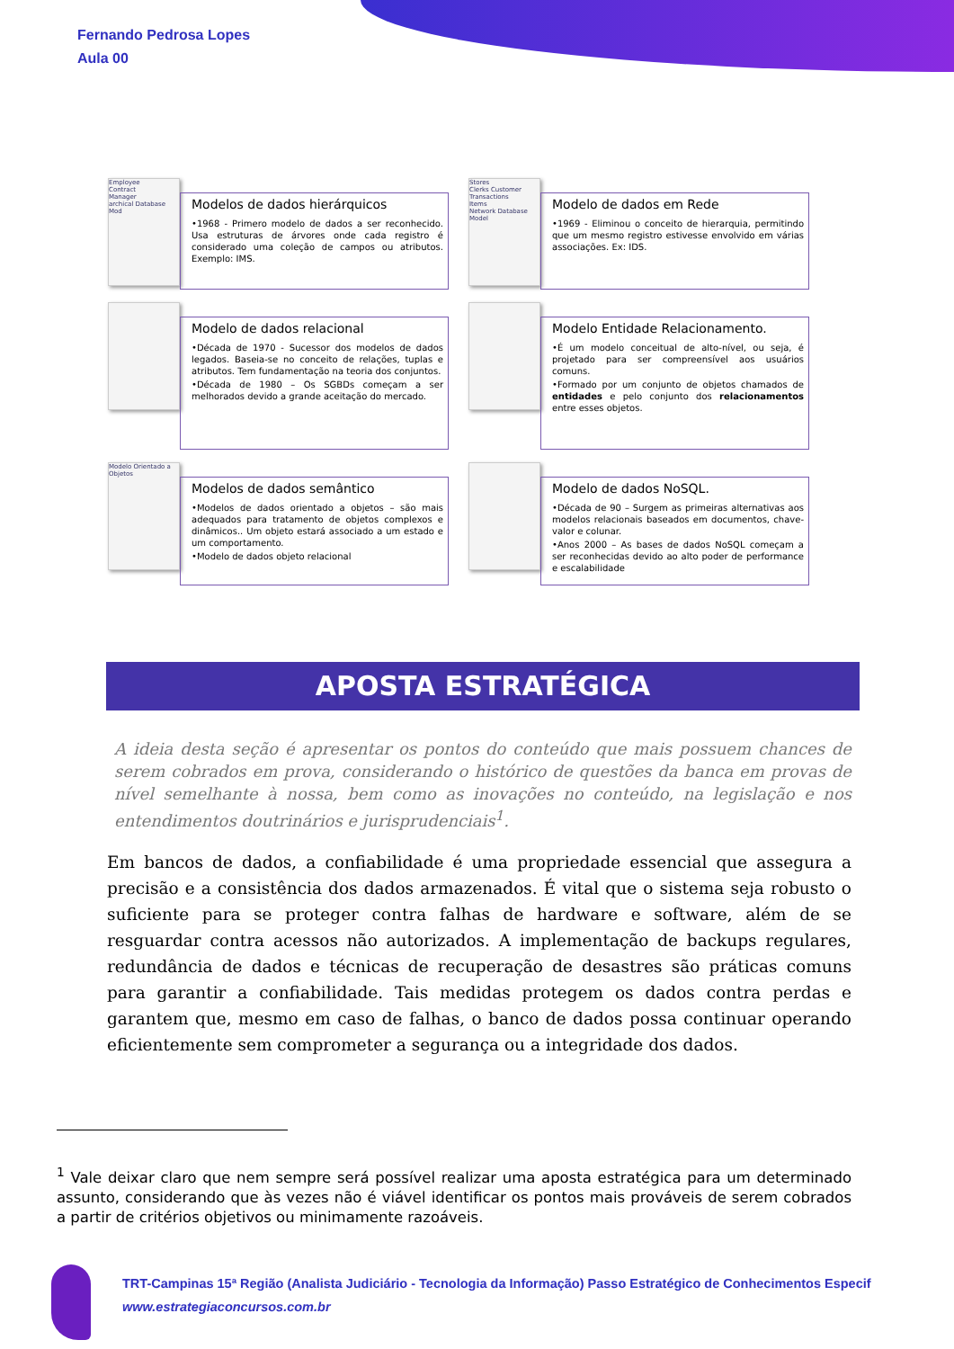Fernando Pedrosa Lopes
Aula 00
Employee
Contract
Manager
archical Database Mod
Modelos de dados hierárquicos
•1968 - Primero modelo de dados a ser reconhecido. Usa estruturas de árvores onde cada registro é considerado uma coleção de campos ou atributos. Exemplo: IMS.
Stores
Clerks Customer
Transactions
Items
Network Database Model
Modelo de dados em Rede
•1969 - Eliminou o conceito de hierarquia, permitindo que um mesmo registro estivesse envolvido em várias associações. Ex: IDS.
Modelo de dados relacional
•Década de 1970 - Sucessor dos modelos de dados legados. Baseia-se no conceito de relações, tuplas e atributos. Tem fundamentação na teoria dos conjuntos.
•Década de 1980 – Os SGBDs começam a ser melhorados devido a grande aceitação do mercado.
Modelo Entidade Relacionamento.
•É um modelo conceitual de alto-nível, ou seja, é projetado para ser compreensível aos usuários comuns.
•Formado por um conjunto de objetos chamados de entidades e pelo conjunto dos relacionamentos entre esses objetos.
Modelo Orientado a Objetos
Modelos de dados semântico
•Modelos de dados orientado a objetos – são mais adequados para tratamento de objetos complexos e dinâmicos.. Um objeto estará associado a um estado e um comportamento.
•Modelo de dados objeto relacional
Modelo de dados NoSQL.
•Década de 90 – Surgem as primeiras alternativas aos modelos relacionais baseados em documentos, chave-valor e colunar.
•Anos 2000 – As bases de dados NoSQL começam a ser reconhecidas devido ao alto poder de performance e escalabilidade
APOSTA ESTRATÉGICA
A ideia desta seção é apresentar os pontos do conteúdo que mais possuem chances de serem cobrados em prova, considerando o histórico de questões da banca em provas de nível semelhante à nossa, bem como as inovações no conteúdo, na legislação e nos entendimentos doutrinários e jurisprudenciais<sup>1</sup>.
Em bancos de dados, a confiabilidade é uma propriedade essencial que assegura a precisão e a consistência dos dados armazenados. É vital que o sistema seja robusto o suficiente para se proteger contra falhas de hardware e software, além de se resguardar contra acessos não autorizados. A implementação de backups regulares, redundância de dados e técnicas de recuperação de desastres são práticas comuns para garantir a confiabilidade. Tais medidas protegem os dados contra perdas e garantem que, mesmo em caso de falhas, o banco de dados possa continuar operando eficientemente sem comprometer a segurança ou a integridade dos dados.
<sup>1</sup> Vale deixar claro que nem sempre será possível realizar uma aposta estratégica para um determinado assunto, considerando que às vezes não é viável identificar os pontos mais prováveis de serem cobrados a partir de critérios objetivos ou minimamente razoáveis.
TRT-Campinas 15ª Região (Analista Judiciário - Tecnologia da Informação) Passo Estratégico de Conhecimentos Especif
www.estrategiaconcursos.com.br